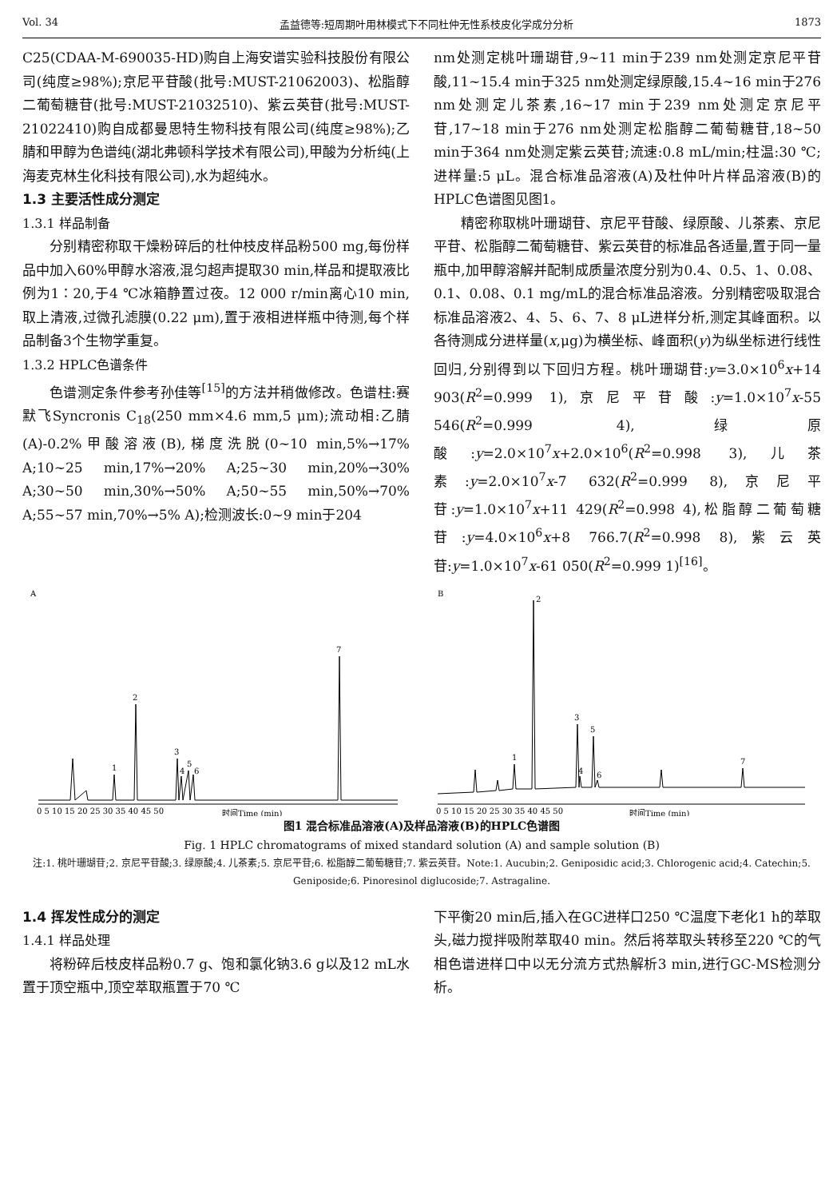Vol. 34 孟益德等:短周期叶用林模式下不同杜仲无性系枝皮化学成分分析 1873
C25(CDAA-M-690035-HD)购自上海安谱实验科技股份有限公司(纯度≥98%);京尼平苷酸(批号:MUST-21062003)、松脂醇二葡萄糖苷(批号:MUST-21032510)、紫云英苷(批号:MUST-21022410)购自成都曼思特生物科技有限公司(纯度≥98%);乙腈和甲醇为色谱纯(湖北弗顿科学技术有限公司),甲酸为分析纯(上海麦克林生化科技有限公司),水为超纯水。
1.3 主要活性成分测定
1.3.1 样品制备
分别精密称取干燥粉碎后的杜仲枝皮样品粉500 mg,每份样品中加入60%甲醇水溶液,混匀超声提取30 min,样品和提取液比例为1∶20,于4 ℃冰箱静置过夜。12 000 r/min离心10 min,取上清液,过微孔滤膜(0.22 μm),置于液相进样瓶中待测,每个样品制备3个生物学重复。
1.3.2 HPLC色谱条件
色谱测定条件参考孙佳等<sup>[15]</sup>的方法并稍做修改。色谱柱:赛默飞Syncronis C<sub>18</sub>(250 mm×4.6 mm,5 μm);流动相:乙腈(A)-0.2%甲酸溶液(B),梯度洗脱(0~10 min,5%→17% A;10~25 min,17%→20% A;25~30 min,20%→30% A;30~50 min,30%→50% A;50~55 min,50%→70% A;55~57 min,70%→5% A);检测波长:0~9 min于204
nm处测定桃叶珊瑚苷,9~11 min于239 nm处测定京尼平苷酸,11~15.4 min于325 nm处测定绿原酸,15.4~16 min于276 nm处测定儿茶素,16~17 min于239 nm处测定京尼平苷,17~18 min于276 nm处测定松脂醇二葡萄糖苷,18~50 min于364 nm处测定紫云英苷;流速:0.8 mL/min;柱温:30 ℃;进样量:5 μL。混合标准品溶液(A)及杜仲叶片样品溶液(B)的HPLC色谱图见图1。
精密称取桃叶珊瑚苷、京尼平苷酸、绿原酸、儿茶素、京尼平苷、松脂醇二葡萄糖苷、紫云英苷的标准品各适量,置于同一量瓶中,加甲醇溶解并配制成质量浓度分别为0.4、0.5、1、0.08、0.1、0.08、0.1 mg/mL的混合标准品溶液。分别精密吸取混合标准品溶液2、4、5、6、7、8 μL进样分析,测定其峰面积。以各待测成分进样量(x,μg)为横坐标、峰面积(y)为纵坐标进行线性回归,分别得到以下回归方程。桃叶珊瑚苷:y=3.0×10<sup>6</sup>x+14 903(R<sup>2</sup>=0.999 1),京尼平苷酸:y=1.0×10<sup>7</sup>x-55 546(R<sup>2</sup>=0.999 4),绿原酸:y=2.0×10<sup>7</sup>x+2.0×10<sup>6</sup>(R<sup>2</sup>=0.998 3),儿茶素:y=2.0×10<sup>7</sup>x-7 632(R<sup>2</sup>=0.999 8),京尼平苷:y=1.0×10<sup>7</sup>x+11 429(R<sup>2</sup>=0.998 4),松脂醇二葡萄糖苷:y=4.0×10<sup>6</sup>x+8 766.7(R<sup>2</sup>=0.998 8),紫云英苷:y=1.0×10<sup>7</sup>x-61 050(R<sup>2</sup>=0.999 1)<sup>[16]</sup>。
A
1
2
3
4
5
6
7
0 5 10 15 20 25 30 35 40 45 50
时间Time (min)
B
1
2
3
4
5
6
7
0 5 10 15 20 25 30 35 40 45 50
时间Time (min)
图1 混合标准品溶液(A)及样品溶液(B)的HPLC色谱图
Fig. 1 HPLC chromatograms of mixed standard solution (A) and sample solution (B)
注:1. 桃叶珊瑚苷;2. 京尼平苷酸;3. 绿原酸;4. 儿茶素;5. 京尼平苷;6. 松脂醇二葡萄糖苷;7. 紫云英苷。Note:1. Aucubin;2. Geniposidic acid;3. Chlorogenic acid;4. Catechin;5. Geniposide;6. Pinoresinol diglucoside;7. Astragaline.
1.4 挥发性成分的测定
1.4.1 样品处理
将粉碎后枝皮样品粉0.7 g、饱和氯化钠3.6 g以及12 mL水置于顶空瓶中,顶空萃取瓶置于70 ℃
下平衡20 min后,插入在GC进样口250 ℃温度下老化1 h的萃取头,磁力搅拌吸附萃取40 min。然后将萃取头转移至220 ℃的气相色谱进样口中以无分流方式热解析3 min,进行GC-MS检测分析。